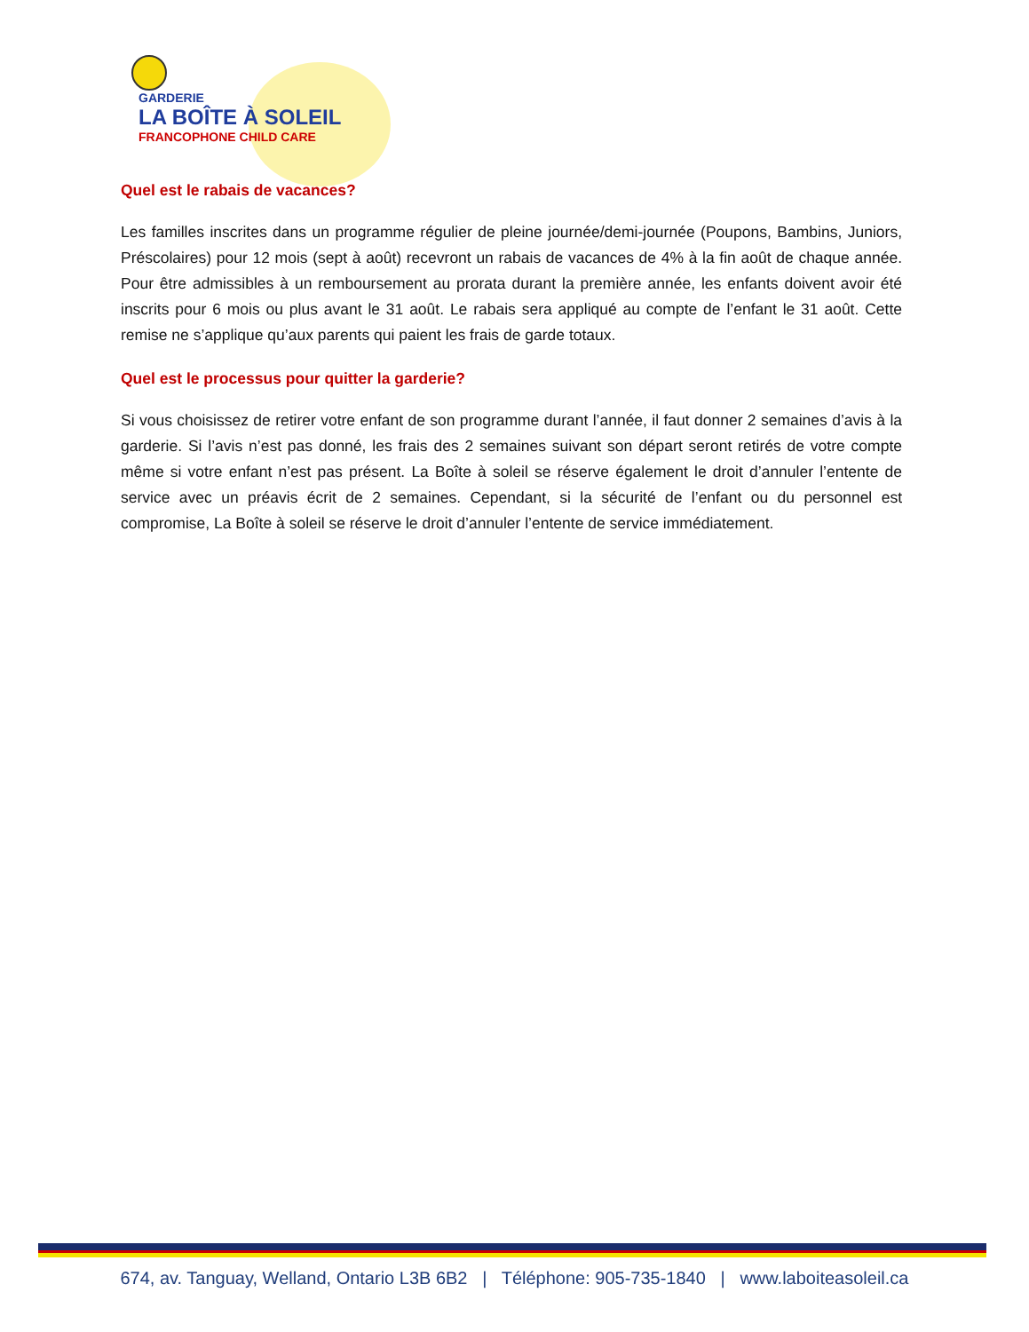GARDERIE
LA BOÎTE À SOLEIL
FRANCOPHONE CHILD CARE
Quel est le rabais de vacances?
Les familles inscrites dans un programme régulier de pleine journée/demi-journée (Poupons, Bambins, Juniors, Préscolaires) pour 12 mois (sept à août) recevront un rabais de vacances de 4% à la fin août de chaque année. Pour être admissibles à un remboursement au prorata durant la première année, les enfants doivent avoir été inscrits pour 6 mois ou plus avant le 31 août. Le rabais sera appliqué au compte de l’enfant le 31 août. Cette remise ne s’applique qu’aux parents qui paient les frais de garde totaux.
Quel est le processus pour quitter la garderie?
Si vous choisissez de retirer votre enfant de son programme durant l’année, il faut donner 2 semaines d’avis à la garderie. Si l’avis n’est pas donné, les frais des 2 semaines suivant son départ seront retirés de votre compte même si votre enfant n’est pas présent. La Boîte à soleil se réserve également le droit d’annuler l’entente de service avec un préavis écrit de 2 semaines. Cependant, si la sécurité de l’enfant ou du personnel est compromise, La Boîte à soleil se réserve le droit d’annuler l’entente de service immédiatement.
674, av. Tanguay, Welland, Ontario L3B 6B2 | Téléphone: 905-735-1840 | www.laboiteasoleil.ca